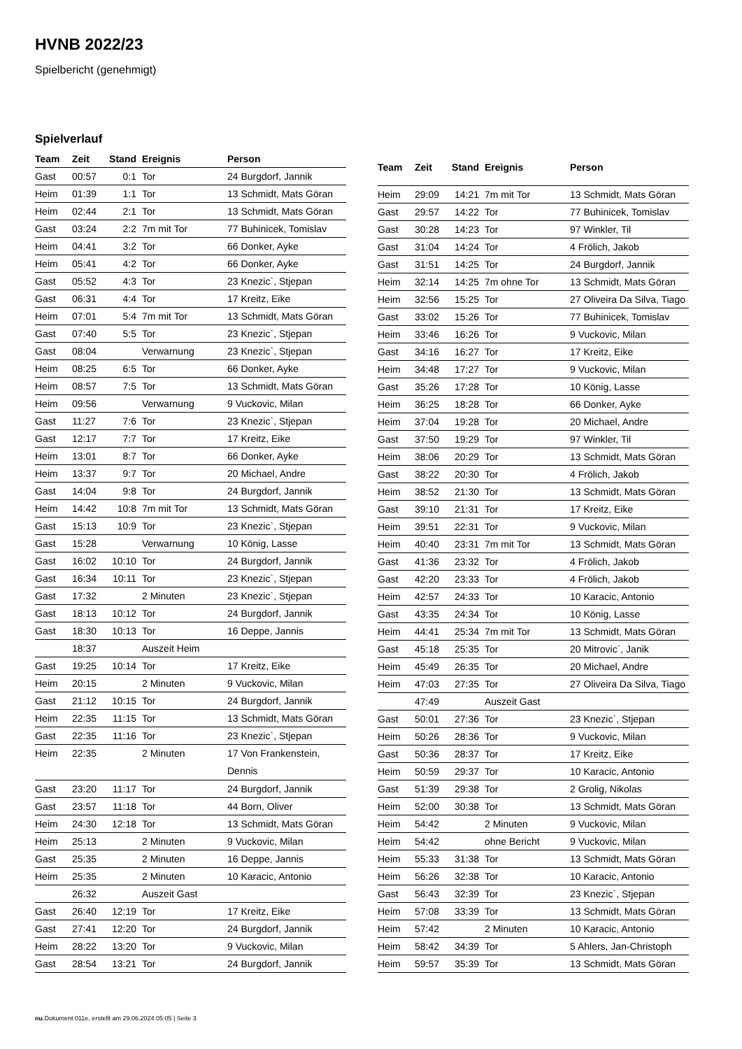HVNB 2022/23
Spielbericht (genehmigt)
Spielverlauf
| Team | Zeit | Stand | Ereignis | Person |
| --- | --- | --- | --- | --- |
| Gast | 00:57 | 0:1 | Tor | 24 Burgdorf, Jannik |
| Heim | 01:39 | 1:1 | Tor | 13 Schmidt, Mats Göran |
| Heim | 02:44 | 2:1 | Tor | 13 Schmidt, Mats Göran |
| Gast | 03:24 | 2:2 | 7m mit Tor | 77 Buhinicek, Tomislav |
| Heim | 04:41 | 3:2 | Tor | 66 Donker, Ayke |
| Heim | 05:41 | 4:2 | Tor | 66 Donker, Ayke |
| Gast | 05:52 | 4:3 | Tor | 23 Knezic`, Stjepan |
| Gast | 06:31 | 4:4 | Tor | 17 Kreitz, Eike |
| Heim | 07:01 | 5:4 | 7m mit Tor | 13 Schmidt, Mats Göran |
| Gast | 07:40 | 5:5 | Tor | 23 Knezic`, Stjepan |
| Gast | 08:04 | | Verwarnung | 23 Knezic`, Stjepan |
| Heim | 08:25 | 6:5 | Tor | 66 Donker, Ayke |
| Heim | 08:57 | 7:5 | Tor | 13 Schmidt, Mats Göran |
| Heim | 09:56 | | Verwarnung | 9 Vuckovic, Milan |
| Gast | 11:27 | 7:6 | Tor | 23 Knezic`, Stjepan |
| Gast | 12:17 | 7:7 | Tor | 17 Kreitz, Eike |
| Heim | 13:01 | 8:7 | Tor | 66 Donker, Ayke |
| Heim | 13:37 | 9:7 | Tor | 20 Michael, Andre |
| Gast | 14:04 | 9:8 | Tor | 24 Burgdorf, Jannik |
| Heim | 14:42 | 10:8 | 7m mit Tor | 13 Schmidt, Mats Göran |
| Gast | 15:13 | 10:9 | Tor | 23 Knezic`, Stjepan |
| Gast | 15:28 | | Verwarnung | 10 König, Lasse |
| Gast | 16:02 | 10:10 | Tor | 24 Burgdorf, Jannik |
| Gast | 16:34 | 10:11 | Tor | 23 Knezic`, Stjepan |
| Gast | 17:32 | | 2 Minuten | 23 Knezic`, Stjepan |
| Gast | 18:13 | 10:12 | Tor | 24 Burgdorf, Jannik |
| Gast | 18:30 | 10:13 | Tor | 16 Deppe, Jannis |
| | 18:37 | | Auszeit Heim | |
| Gast | 19:25 | 10:14 | Tor | 17 Kreitz, Eike |
| Heim | 20:15 | | 2 Minuten | 9 Vuckovic, Milan |
| Gast | 21:12 | 10:15 | Tor | 24 Burgdorf, Jannik |
| Heim | 22:35 | 11:15 | Tor | 13 Schmidt, Mats Göran |
| Gast | 22:35 | 11:16 | Tor | 23 Knezic`, Stjepan |
| Heim | 22:35 | | 2 Minuten | 17 Von Frankenstein, Dennis |
| Gast | 23:20 | 11:17 | Tor | 24 Burgdorf, Jannik |
| Gast | 23:57 | 11:18 | Tor | 44 Born, Oliver |
| Heim | 24:30 | 12:18 | Tor | 13 Schmidt, Mats Göran |
| Heim | 25:13 | | 2 Minuten | 9 Vuckovic, Milan |
| Gast | 25:35 | | 2 Minuten | 16 Deppe, Jannis |
| Heim | 25:35 | | 2 Minuten | 10 Karacic, Antonio |
| | 26:32 | | Auszeit Gast | |
| Gast | 26:40 | 12:19 | Tor | 17 Kreitz, Eike |
| Gast | 27:41 | 12:20 | Tor | 24 Burgdorf, Jannik |
| Heim | 28:22 | 13:20 | Tor | 9 Vuckovic, Milan |
| Gast | 28:54 | 13:21 | Tor | 24 Burgdorf, Jannik |
| Team | Zeit | Stand | Ereignis | Person |
| --- | --- | --- | --- | --- |
| Heim | 29:09 | 14:21 | 7m mit Tor | 13 Schmidt, Mats Göran |
| Gast | 29:57 | 14:22 | Tor | 77 Buhinicek, Tomislav |
| Gast | 30:28 | 14:23 | Tor | 97 Winkler, Til |
| Gast | 31:04 | 14:24 | Tor | 4 Frölich, Jakob |
| Gast | 31:51 | 14:25 | Tor | 24 Burgdorf, Jannik |
| Heim | 32:14 | 14:25 | 7m ohne Tor | 13 Schmidt, Mats Göran |
| Heim | 32:56 | 15:25 | Tor | 27 Oliveira Da Silva, Tiago |
| Gast | 33:02 | 15:26 | Tor | 77 Buhinicek, Tomislav |
| Heim | 33:46 | 16:26 | Tor | 9 Vuckovic, Milan |
| Gast | 34:16 | 16:27 | Tor | 17 Kreitz, Eike |
| Heim | 34:48 | 17:27 | Tor | 9 Vuckovic, Milan |
| Gast | 35:26 | 17:28 | Tor | 10 König, Lasse |
| Heim | 36:25 | 18:28 | Tor | 66 Donker, Ayke |
| Heim | 37:04 | 19:28 | Tor | 20 Michael, Andre |
| Gast | 37:50 | 19:29 | Tor | 97 Winkler, Til |
| Heim | 38:06 | 20:29 | Tor | 13 Schmidt, Mats Göran |
| Gast | 38:22 | 20:30 | Tor | 4 Frölich, Jakob |
| Heim | 38:52 | 21:30 | Tor | 13 Schmidt, Mats Göran |
| Gast | 39:10 | 21:31 | Tor | 17 Kreitz, Eike |
| Heim | 39:51 | 22:31 | Tor | 9 Vuckovic, Milan |
| Heim | 40:40 | 23:31 | 7m mit Tor | 13 Schmidt, Mats Göran |
| Gast | 41:36 | 23:32 | Tor | 4 Frölich, Jakob |
| Gast | 42:20 | 23:33 | Tor | 4 Frölich, Jakob |
| Heim | 42:57 | 24:33 | Tor | 10 Karacic, Antonio |
| Gast | 43:35 | 24:34 | Tor | 10 König, Lasse |
| Heim | 44:41 | 25:34 | 7m mit Tor | 13 Schmidt, Mats Göran |
| Gast | 45:18 | 25:35 | Tor | 20 Mitrovic´, Janik |
| Heim | 45:49 | 26:35 | Tor | 20 Michael, Andre |
| Heim | 47:03 | 27:35 | Tor | 27 Oliveira Da Silva, Tiago |
| | 47:49 | | Auszeit Gast | |
| Gast | 50:01 | 27:36 | Tor | 23 Knezic`, Stjepan |
| Heim | 50:26 | 28:36 | Tor | 9 Vuckovic, Milan |
| Gast | 50:36 | 28:37 | Tor | 17 Kreitz, Eike |
| Heim | 50:59 | 29:37 | Tor | 10 Karacic, Antonio |
| Gast | 51:39 | 29:38 | Tor | 2 Grolig, Nikolas |
| Heim | 52:00 | 30:38 | Tor | 13 Schmidt, Mats Göran |
| Heim | 54:42 | | 2 Minuten | 9 Vuckovic, Milan |
| Heim | 54:42 | | ohne Bericht | 9 Vuckovic, Milan |
| Heim | 55:33 | 31:38 | Tor | 13 Schmidt, Mats Göran |
| Heim | 56:26 | 32:38 | Tor | 10 Karacic, Antonio |
| Gast | 56:43 | 32:39 | Tor | 23 Knezic`, Stjepan |
| Heim | 57:08 | 33:39 | Tor | 13 Schmidt, Mats Göran |
| Heim | 57:42 | | 2 Minuten | 10 Karacic, Antonio |
| Heim | 58:42 | 34:39 | Tor | 5 Ahlers, Jan-Christoph |
| Heim | 59:57 | 35:39 | Tor | 13 Schmidt, Mats Göran |
nu.Dokument 011e, erstellt am 29.06.2024 05:05 | Seite 3